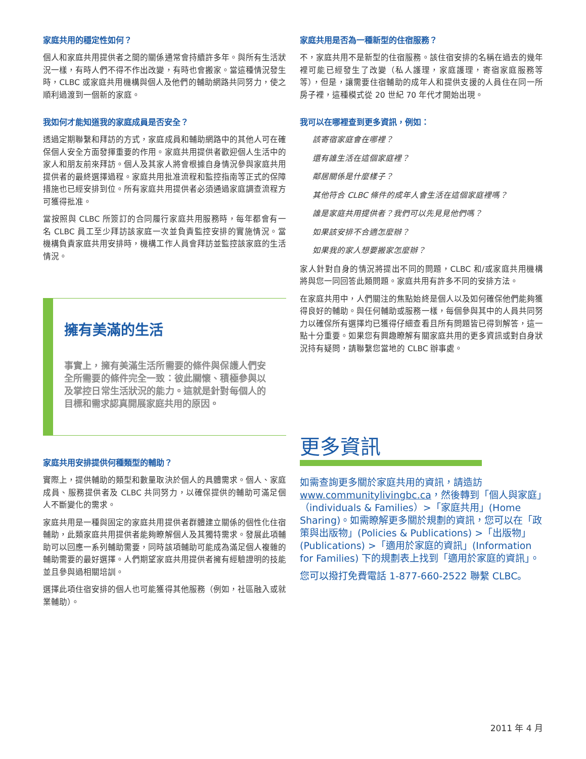家庭共用的穩定性如何？
個人和家庭共用提供者之間的關係通常會持續許多年。與所有生活狀況一樣，有時人們不得不作出改變，有時也會搬家。當這種情況發生時，CLBC 或家庭共用機構與個人及他們的輔助網路共同努力，使之順利過渡到一個新的家庭。
我如何才能知道我的家庭成員是否安全？
透過定期聯繫和拜訪的方式，家庭成員和輔助網路中的其他人可在確保個人安全方面發揮重要的作用。家庭共用提供者歡迎個人生活中的家人和朋友前來拜訪。個人及其家人將會根據自身情況參與家庭共用提供者的最終選擇過程。家庭共用批准流程和監控指南等正式的保障措施也已經安排到位。所有家庭共用提供者必須通過家庭調查流程方可獲得批准。
當按照與 CLBC 所簽訂的合同履行家庭共用服務時，每年都會有一名 CLBC 員工至少拜訪該家庭一次並負責監控安排的實施情況。當機構負責家庭共用安排時，機構工作人員會拜訪並監控該家庭的生活情況。
擁有美滿的生活
事實上，擁有美滿生活所需要的條件與保護人們安全所需要的條件完全一致：彼此關懷、積極參與以及掌控日常生活狀況的能力。這就是針對每個人的目標和需求認真開展家庭共用的原因。
家庭共用安排提供何種類型的輔助？
實際上，提供輔助的類型和數量取決於個人的具體需求。個人、家庭成員、服務提供者及 CLBC 共同努力，以確保提供的輔助可滿足個人不斷變化的需求。
家庭共用是一種與固定的家庭共用提供者群體建立關係的個性化住宿輔助，此類家庭共用提供者能夠瞭解個人及其獨特需求。發展此項輔助可以回應一系列輔助需要，同時該項輔助可能成為滿足個人複雜的輔助需要的最好選擇。人們期望家庭共用提供者擁有經驗證明的技能並且參與過相關培訓。
選擇此項住宿安排的個人也可能獲得其他服務（例如，社區融入或就業輔助）。
家庭共用是否為一種新型的住宿服務？
不，家庭共用不是新型的住宿服務。該住宿安排的名稱在過去的幾年裡可能已經發生了改變（私人護理，家庭護理，寄宿家庭服務等等），但是，讓需要住宿輔助的成年人和提供支援的人員住在同一所房子裡，這種模式從 20 世紀 70 年代才開始出現。
我可以在哪裡查到更多資訊，例如：
該寄宿家庭會在哪裡？
還有誰生活在這個家庭裡？
鄰居關係是什麼樣子？
其他符合 CLBC 條件的成年人會生活在這個家庭裡嗎？
誰是家庭共用提供者？我們可以先見見他們嗎？
如果該安排不合適怎麼辦？
如果我的家人想要搬家怎麼辦？
家人針對自身的情況將提出不同的問題，CLBC 和/或家庭共用機構將與您一同回答此類問題。家庭共用有許多不同的安排方法。
在家庭共用中，人們關注的焦點始終是個人以及如何確保他們能夠獲得良好的輔助。與任何輔助或服務一樣，每個參與其中的人員共同努力以確保所有選擇均已獲得仔細查看且所有問題皆已得到解答，這一點十分重要。如果您有興趣瞭解有關家庭共用的更多資訊或對自身狀況持有疑問，請聯繫您當地的 CLBC 辦事處。
更多資訊
如需查詢更多關於家庭共用的資訊，請造訪 www.communitylivingbc.ca，然後轉到「個人與家庭」（individuals & Families）>「家庭共用」(Home Sharing)。如需瞭解更多關於規劃的資訊，您可以在「政策與出版物」(Policies & Publications) >「出版物」(Publications) >「適用於家庭的資訊」(Information for Families) 下的規劃表上找到「適用於家庭的資訊」。
您可以撥打免費電話 1-877-660-2522 聯繫 CLBC。
2011 年 4 月